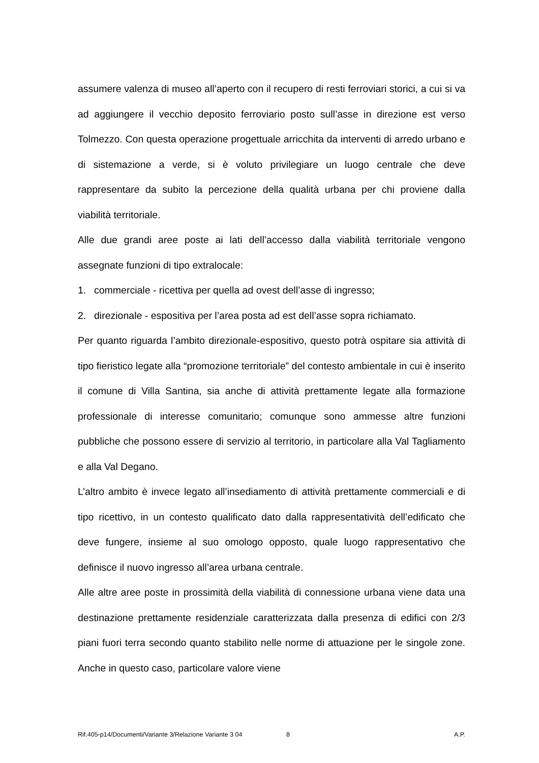assumere valenza di museo all’aperto con il recupero di resti ferroviari storici, a cui si va ad aggiungere il vecchio deposito ferroviario posto sull’asse in direzione est verso Tolmezzo. Con questa operazione progettuale arricchita da interventi di arredo urbano e di sistemazione a verde, si è voluto privilegiare un luogo centrale che deve rappresentare da subito la percezione della qualità urbana per chi proviene dalla viabilità territoriale.
Alle due grandi aree poste ai lati dell’accesso dalla viabilità territoriale vengono assegnate funzioni di tipo extralocale:
1. commerciale - ricettiva per quella ad ovest dell’asse di ingresso;
2. direzionale - espositiva per l’area posta ad est dell’asse sopra richiamato.
Per quanto riguarda l’ambito direzionale-espositivo, questo potrà ospitare sia attività di tipo fieristico legate alla “promozione territoriale” del contesto ambientale in cui è inserito il comune di Villa Santina, sia anche di attività prettamente legate alla formazione professionale di interesse comunitario; comunque sono ammesse altre funzioni pubbliche che possono essere di servizio al territorio, in particolare alla Val Tagliamento e alla Val Degano.
L’altro ambito è invece legato all’insediamento di attività prettamente commerciali e di tipo ricettivo, in un contesto qualificato dato dalla rappresentatività dell’edificato che deve fungere, insieme al suo omologo opposto, quale luogo rappresentativo che definisce il nuovo ingresso all’area urbana centrale.
Alle altre aree poste in prossimità della viabilità di connessione urbana viene data una destinazione prettamente residenziale caratterizzata dalla presenza di edifici con 2/3 piani fuori terra secondo quanto stabilito nelle norme di attuazione per le singole zone. Anche in questo caso, particolare valore viene
Rif.405-p14/Documenti/Variante 3/Relazione Variante 3 04 8 A.P.